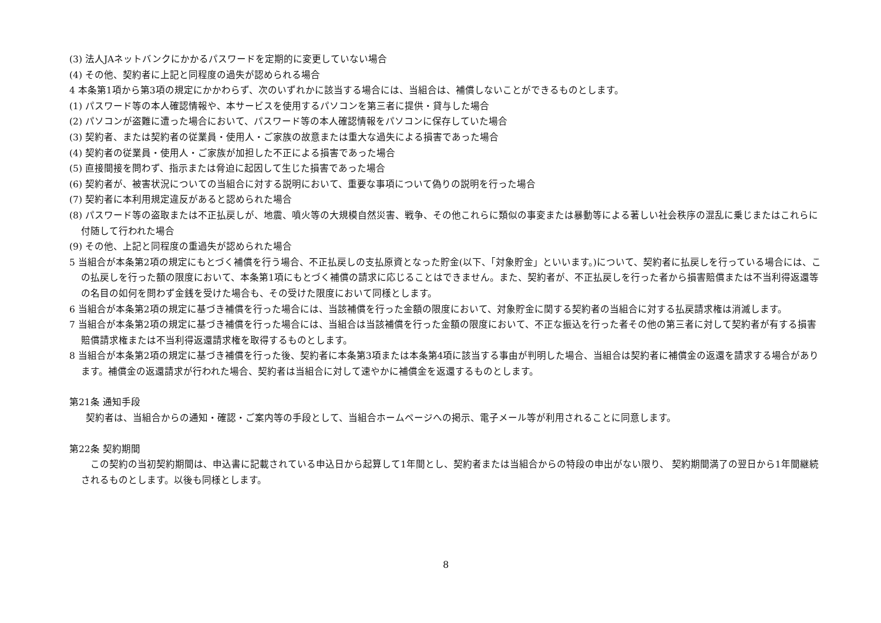(3) 法人JAネットバンクにかかるパスワードを定期的に変更していない場合
(4) その他、契約者に上記と同程度の過失が認められる場合
4 本条第1項から第3項の規定にかかわらず、次のいずれかに該当する場合には、当組合は、補償しないことができるものとします。
(1) パスワード等の本人確認情報や、本サービスを使用するパソコンを第三者に提供・貸与した場合
(2) パソコンが盗難に遭った場合において、パスワード等の本人確認情報をパソコンに保存していた場合
(3) 契約者、または契約者の従業員・使用人・ご家族の故意または重大な過失による損害であった場合
(4) 契約者の従業員・使用人・ご家族が加担した不正による損害であった場合
(5) 直接間接を問わず、指示または脅迫に起因して生じた損害であった場合
(6) 契約者が、被害状況についての当組合に対する説明において、重要な事項について偽りの説明を行った場合
(7) 契約者に本利用規定違反があると認められた場合
(8) パスワード等の盗取または不正払戻しが、地震、噴火等の大規模自然災害、戦争、その他これらに類似の事変または暴動等による著しい社会秩序の混乱に乗じまたはこれらに付随して行われた場合
(9) その他、上記と同程度の重過失が認められた場合
5 当組合が本条第2項の規定にもとづく補償を行う場合、不正払戻しの支払原資となった貯金(以下、「対象貯金」といいます。)について、契約者に払戻しを行っている場合には、この払戻しを行った額の限度において、本条第1項にもとづく補償の請求に応じることはできません。また、契約者が、不正払戻しを行った者から損害賠償または不当利得返還等の名目の如何を問わず金銭を受けた場合も、その受けた限度において同様とします。
6 当組合が本条第2項の規定に基づき補償を行った場合には、当該補償を行った金額の限度において、対象貯金に関する契約者の当組合に対する払戻請求権は消滅します。
7 当組合が本条第2項の規定に基づき補償を行った場合には、当組合は当該補償を行った金額の限度において、不正な振込を行った者その他の第三者に対して契約者が有する損害賠償請求権または不当利得返還請求権を取得するものとします。
8 当組合が本条第2項の規定に基づき補償を行った後、契約者に本条第3項または本条第4項に該当する事由が判明した場合、当組合は契約者に補償金の返還を請求する場合があります。補償金の返還請求が行われた場合、契約者は当組合に対して速やかに補償金を返還するものとします。
第21条 通知手段
契約者は、当組合からの通知・確認・ご案内等の手段として、当組合ホームページへの掲示、電子メール等が利用されることに同意します。
第22条 契約期間
この契約の当初契約期間は、申込書に記載されている申込日から起算して1年間とし、契約者または当組合からの特段の申出がない限り、 契約期間満了の翌日から1年間継続されるものとします。以後も同様とします。
8